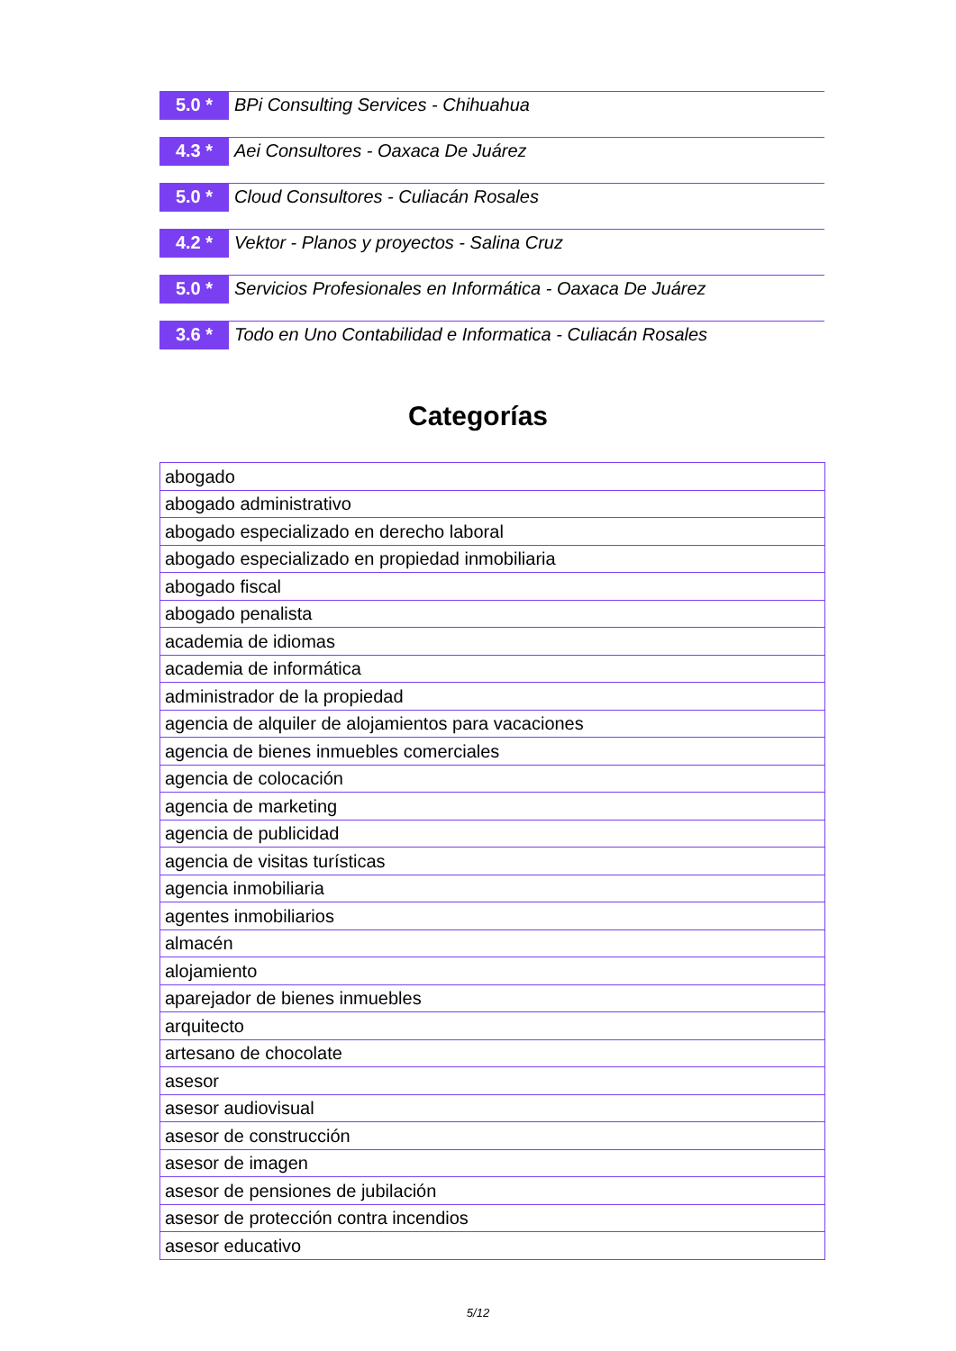5.0 *
BPi Consulting Services - Chihuahua
4.3 *
Aei Consultores - Oaxaca De Juárez
5.0 *
Cloud Consultores - Culiacán Rosales
4.2 *
Vektor - Planos y proyectos - Salina Cruz
5.0 *
Servicios Profesionales en Informática - Oaxaca De Juárez
3.6 *
Todo en Uno Contabilidad e Informatica - Culiacán Rosales
Categorías
| abogado |
| abogado administrativo |
| abogado especializado en derecho laboral |
| abogado especializado en propiedad inmobiliaria |
| abogado fiscal |
| abogado penalista |
| academia de idiomas |
| academia de informática |
| administrador de la propiedad |
| agencia de alquiler de alojamientos para vacaciones |
| agencia de bienes inmuebles comerciales |
| agencia de colocación |
| agencia de marketing |
| agencia de publicidad |
| agencia de visitas turísticas |
| agencia inmobiliaria |
| agentes inmobiliarios |
| almacén |
| alojamiento |
| aparejador de bienes inmuebles |
| arquitecto |
| artesano de chocolate |
| asesor |
| asesor audiovisual |
| asesor de construcción |
| asesor de imagen |
| asesor de pensiones de jubilación |
| asesor de protección contra incendios |
| asesor educativo |
5/12